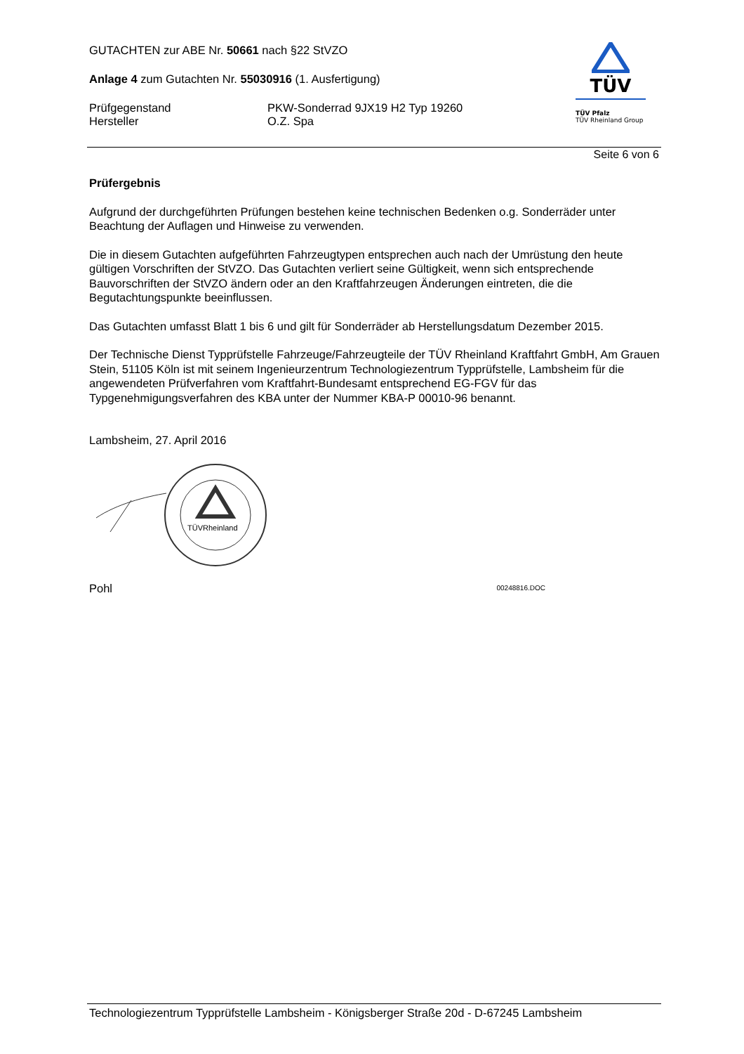GUTACHTEN zur ABE Nr. 50661 nach §22 StVZO
Anlage 4 zum Gutachten Nr. 55030916 (1. Ausfertigung)
Prüfgegenstand PKW-Sonderrad 9JX19 H2 Typ 19260
Hersteller O.Z. Spa
TÜV
TÜV Pfalz
TÜV Rheinland Group
Seite 6 von 6
Prüfergebnis
Aufgrund der durchgeführten Prüfungen bestehen keine technischen Bedenken o.g. Sonderräder unter Beachtung der Auflagen und Hinweise zu verwenden.
Die in diesem Gutachten aufgeführten Fahrzeugtypen entsprechen auch nach der Umrüstung den heute gültigen Vorschriften der StVZO. Das Gutachten verliert seine Gültigkeit, wenn sich entsprechende Bauvorschriften der StVZO ändern oder an den Kraftfahrzeugen Änderungen eintreten, die die Begutachtungspunkte beeinflussen.
Das Gutachten umfasst Blatt 1 bis 6 und gilt für Sonderräder ab Herstellungsdatum Dezember 2015.
Der Technische Dienst Typprüfstelle Fahrzeuge/Fahrzeugteile der TÜV Rheinland Kraftfahrt GmbH, Am Grauen Stein, 51105 Köln ist mit seinem Ingenieurzentrum Technologiezentrum Typprüfstelle, Lambsheim für die angewendeten Prüfverfahren vom Kraftfahrt-Bundesamt entsprechend EG-FGV für das Typgenehmigungsverfahren des KBA unter der Nummer KBA-P 00010-96 benannt.
Lambsheim, 27. April 2016
TÜVRheinland
Pohl 00248816.DOC
Technologiezentrum Typprüfstelle Lambsheim - Königsberger Straße 20d - D-67245 Lambsheim